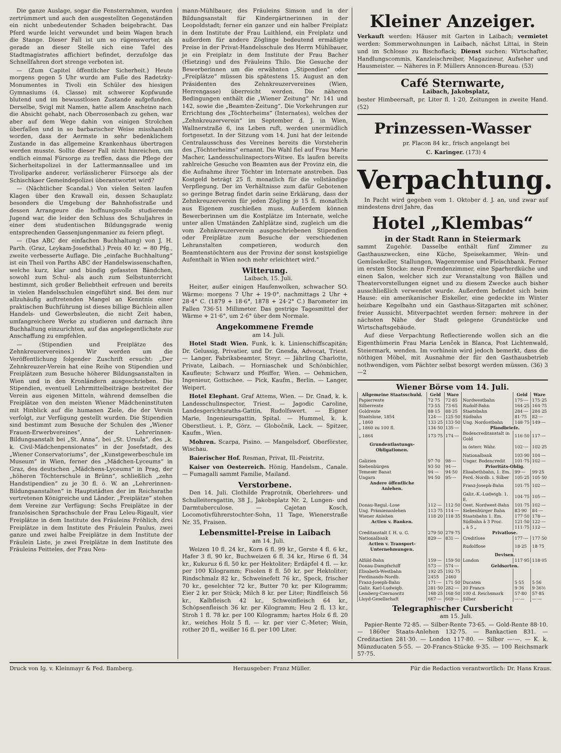Die ganze Auslage, sogar die Fensterrahmen, wurden zertrümmert und auch den ausgestellten Gegenständen ein nicht unbedeutender Schaden beigebracht. Das Pferd wurde leicht verwundet und beim Wagen brach die Stange. Dieser Fall ist um so rügenswerter, als gerade an dieser Stelle sich eine Tafel des Stadtmagistrates affichiert befindet, derzufolge das Schnellfahren dort strenge verboten ist.
— (Zum Capitel öffentlicher Sicherheit.) Heute morgens gegen 5 Uhr wurde am Fuße des Radetzky-Monumentes in Tivoli ein Schüler des hiesigen Gymnasiums (4. Classe) mit schwerer Kopfwunde blutend und im bewusstlosen Zustande aufgefunden. Derselbe, Svigl mit Namen, hatte allem Anscheine nach die Absicht gehabt, nach Oberrosenbach zu gehen, war aber auf dem Wege dahin von einigen Strolchen überfallen und in so barbarischer Weise misshandelt worden, dass der Aermste in sehr bedenklichem Zustande in das allgemeine Krankenhaus übertragen werden musste. Sollte dieser Fall nicht hinreichen, um endlich einmal Fürsorge zu treffen, dass die Pflege der Sicherheitspolizei in der Lattermannsallee und im Tivoliparke anderer, verlässlicherer Fürsorge als der Schischkaer Gemeindepolizei überantwortet wird?
— (Nächtlicher Scandal.) Von vielen Seiten laufen Klagen über den Krawall ein, dessen Schauplatz besonders die Umgebung der Bahnhofsstraße und dessen Arrangeure die hoffnungsvolle studierende Jugend war, die leider den Schluss des Schuljahres in einer dem studentischen Bildungsgrade wenig entsprechenden Gassenjungenmanier zu feiern pflegt.
— (Das ABC der einfachen Buchhaltung) von J. H. Parth. (Graz, Leykam-Josefsthal.) Preis 40 kr. = 80 Pfg., zweite verbesserte Auflage. Die „einfache Buchhaltung“ ist ein Theil von Parths ABC der Handelswissenschaften, welche kurz, klar und bündig gefassten Bändchen, sowohl zum Schul- als auch zum Selbstunterricht bestimmt, sich großer Beliebtheit erfreuen und bereits in vielen Handelsschulen eingeführt sind. Bei dem nur allzuhäufig auftretenden Mangel an Kenntnis einer praktischen Buchführung ist dieses billige Büchlein allen Handels- und Gewerbsleuten, die nicht Zeit haben, umfangreichere Werke zu studieren und darnach ihre Buchhaltung einzurichten, auf das angelegentlichste zur Anschaffung zu empfehlen.
— (Stipendien und Freiplätze des Zehnkreuzervereines.) Wir werden um die Veröffentlichung folgender Zuschrift ersucht: „Der Zehnkreuzer-Verein hat eine Reihe von Stipendien und Freiplätzen zum Besuche höherer Bildungsanstalten in Wien und in den Kronländern ausgeschrieben. Die Stipendien, eventuell Lehrmittelbeiträge bestreitet der Verein aus eigenen Mitteln, während demselben die Freiplätze von den meisten Wiener Mädcheninstituten mit Hinblick auf die humanen Ziele, die der Verein verfolgt, zur Verfügung gestellt wurden. Die Stipendien sind bestimmt zum Besuche der Schulen des „Wiener Frauen-Erwerbvereines“, der Lehrerinnen-Bildungsanstalt bei „St. Anna“, bei „St. Ursula“, des „k. k. Civil-Mädchenpensionates“ in der Josefstadt, des „Wiener Conservatoriums“, der „Kunstgewerbeschule im Museum“ in Wien, ferner des „Mädchen-Lyceums“ in Graz, des deutschen „Mädchens-Lyceums“ in Prag, der „höheren Töchterschule in Brünn“, schließlich „zehn Handstipendien“ zu je 30 fl. ö. W. an „Lehrerinnen-Bildungsanstalten“ in Hauptstädten der im Reichsrathe vertretenen Königreiche und Länder. „Freiplätze“ stehen dem Vereine zur Verfügung: Sechs Freiplätze in der französischen Sprachschule der Frau Leleu-Rigault, vier Freiplätze in dem Institute des Fräuleins Fröhlich, drei Freiplätze in dem Institute des Fräulein Paulus, zwei ganze und zwei halbe Freiplätze in dem Institute der Fräulein Liste, je zwei Freiplätze in dem Institute des Fräuleins Feitteles, der Frau Neu-
mann-Mühlbauer, des Fräuleins Simson und in der Bildungsanstalt für Kindergärtnerinnen in der Leopoldstadt; ferner ein ganzer und ein halber Freiplatz in dem Institute der Frau Luithlend, ein Freiplatz und außerdem für andere Zöglinge bedeutend ermäßigte Preise in der Privat-Handelsschule des Herrn Mühlbauer, je ein Freiplatz in dem Institute der Frau Bacher (Hietzing) und des Fräuleins Thilo. Die Gesuche der Bewerberinnen um die erwähnten „Stipendien“ oder „Freiplätze“ müssen bis spätestens 15. August an den Präsidenten des Zehnkreuzervereines (Wien, Herrengasse) überreicht werden. Die näheren Bedingungen enthält die „Wiener Zeitung“ Nr. 141 und 142, sowie die „Beamten-Zeitung“. Die Vorkehrungen zur Errichtung des „Töchterheims“ (Internates), welches der „Zehnkreuzerverein“ im September d. J. in Wien, Wallnerstraße 6, ins Leben ruft, werden unermüdlich fortgesetzt. In der Sitzung vom 14. Juni hat der leitende Centralausschuss des Vereines bereits die Vorsteherin des „Töchterheims“ ernannt. Die Wahl fiel auf Frau Marie Macher, Landesschulinspectors-Witwe. Es laufen bereits zahlreiche Gesuche von Beamten aus der Provinz ein, die die Aufnahme ihrer Töchter im Internate anstreben. Das Kostgeld beträgt 25 fl. monatlich für die vollständige Verpflegung. Der im Verhältnisse zum dafür Gebotenen so geringe Betrag findet darin seine Erklärung, dass der Zehnkreuzerverein für jeden Zögling je 15 fl. monatlich aus Eigenem zuschießen muss. Außerdem können Bewerberinnen um die Kostplätze im Internate, welche unter allen Umständen Zahlplätze sind, zugleich um die vom Zehnkreuzerverein ausgeschriebenen Stipendien oder Freiplätze zum Besuche der verschiedenen Lehranstalten competieren, wodurch den Beamtenstöchtern aus der Provinz der sonst kostspielige Aufenthalt in Wien noch mehr erleichtert wird.“
Witterung.
Laibach, 15. Juli.
Heiter, außer einigen Haufenwolken, schwacher SO. Wärme: morgens 7 Uhr + 19·0°, nachmittags 2 Uhr + 28·4° C. (1879 + 18·6°, 1878 + 24·2° C.) Barometer im Fallen 736·51 Millimeter. Das gestrige Tagesmittel der Wärme + 21·6°, um 2·6° über dem Normale.
Angekommene Fremde
am 14. Juli.
Hotel Stadt Wien. Funk, k. k. Linienschiffscapitän; Dr. Gelussig, Privatier, und Dr. Gnesda, Advocat, Triest. — Langer, Fabriksbeamter, Steyr. — Jährling Charlotte, Private, Laibach. — Horniaschek und Schönbichler, Kaufleute; Schwarz und Pfeiffer, Wien. — Oehmichen, Ingenieur, Gottschee. — Pick, Kaufm., Berlin. — Langer, Weipert.
Hotel Elephant. Graf Attems, Wien. — Dr. Gnad, k. k. Landesschulinspector, Triest. — Jagodic Caroline, Landesgerichtsraths-Gattin, Rudolfswert. — Eigner Marie, Ingenieursgattin, Spital. — Hummel, k. k. Oberstlieut. i. P., Görz. — Globočnik, Lack. — Spitzer, Kaufm., Wien.
Mohren. Scarpa, Pisino. — Mangelsdorf, Oberförster, Wischau.
Baierischer Hof. Resman, Privat, Ill.-Feistritz.
Kaiser von Oesterreich. Hönig, Handelsm., Canale. — Fumagalli sammt Familie, Mailand.
Verstorbene.
Den 14. Juli. Clothilde Praprotnik, Oberlehrers- und Schulleitersgattin, 38 J., Jakobsplatz Nr. 2, Lungen- und Darmtuberculose. — Cajetan Kosch, Locomotivführerstochter-Sohn, 11 Tage, Wienerstraße Nr. 35, Fraisen.
Lebensmittel-Preise in Laibach
am 14. Juli.
Weizen 10 fl. 24 kr., Korn 6 fl. 99 kr., Gerste 4 fl. 6 kr., Hafer 3 fl. 90 kr., Buchweizen 6 fl. 34 kr., Hirse 6 fl. 34 kr., Kukuruz 6 fl. 50 kr. per Hektoliter; Erdäpfel 4 fl. — kr. per 100 Kilogramm; Fisolen 8 fl. 50 kr. per Hektoliter; Rindschmalz 82 kr., Schweinefett 76 kr., Speck, frischer 70 kr., geselchter 72 kr., Butter 70 kr. per Kilogramm; Eier 2 kr. per Stück; Milch 8 kr. per Liter; Rindfleisch 56 kr., Kalbfleisch 42 kr., Schweinfleisch 64 kr., Schöpsenfleisch 36 kr. per Kilogramm; Heu 2 fl. 13 kr., Stroh 1 fl. 78 kr. per 100 Kilogramm; hartes Holz 6 fl. 20 kr., weiches Holz 5 fl. — kr. per vier C.-Meter; Wein, rother 20 fl., weißer 16 fl. per 100 Liter.
Kleiner Anzeiger.
Verkauft werden: Häuser mit Garten in Laibach; vermietet werden: Sommerwohnungen in Laibach, nächst Littai, in Stein und im Schlosse zu Bischoflack; Dienst suchen: Wirtschafter, Handlungscommis, Kanzleischreiber, Magazineur, Aufseher und Hausmeister. — Näheres in F. Müllers Annoncen-Bureau. (53)
Café Sternwarte,
Laibach, Jakobsplatz,
bester Himbeersaft, pr. Liter fl. 1·20, Zeitungen in zweite Hand. (52)
Prinzessen-Wasser
pr. Flacon 84 kr., frisch angelangt bei
C. Karinger. (173) 4
Verpachtung.
In Pacht wird gegeben vom 1. Oktober d. J. an, und zwar auf mindestens drei Jahre, das
Hotel „Klembas“
in der Stadt Rann in Steiermark
sammt Zugehör. Dasselbe enthält fünf Zimmer zu Gasthauszwecken, eine Küche, Speisekammer, Wein- und Gemüsekeller, Stallungen, Wagenremise und Fleischbank. Ferner im ersten Stocke: neun Fremdenzimmer, eine Sparherdküche und einen Salon, welcher sich zur Veranstaltung von Bällen und Theatervorstellungen eignet und zu diesem Zwecke auch bisher ausschließlich verwendet wurde. Außerdem befindet sich beim Hause: ein amerikanischer Eiskeller, eine gedeckte im Winter heizbare Kegelbahn und ein Gasthaus-Sitzgarten mit schöner, freier Aussicht. Mitverpachtet werden ferner: mehrere in der nächsten Nähe der Stadt gelegene Grundstücke und Wirtschaftsgebäude.
Auf diese Verpachtung Reflectierende wollen sich an die Eigenthümerin Frau Maria Lenček in Blanca, Post Lichtenwald, Steiermark, wenden. Im vorhinein wird jedoch bemerkt, dass die nöthigen Möbel, mit Ausnahme der für den Gasthausbetrieb nothwendigen, vom Pächter selbst besorgt werden müssen. (36) 3—2
Wiener Börse vom 14. Juli.
| Allgemeine Staatsschuld. | Geld | Ware | | Geld | Ware |
| --- | --- | --- | --- | --- | --- |
| Papierrente | 72·75 | 72·85 | Nordwestbahn | 175·— | 175·25 |
| Silberrente | 73·55 | 73·65 | Rudolf-Bahn | 164·25 | 164·75 |
| Goldrente | 88·15 | 88·25 | Staatsbahn | 284·— | 284·25 |
| Staatslose, 1854 | 124·— | 125·50 | Südbahn | 81·75 | 82·— |
| „ 1860 | 133·25 | 133·50 | Ung. Nordostbahn | 148·75 | 149·— |
| „ 1860 zu 100 fl. | 134·50 | 135·— | Pfandbriefe. | | |
| „ 1864 | 173·75 | 174·— | Bodencreditanstalt in Gold | 116·50 | 117·— |
| Grundentlastungs-Obligationen. | | | in österr. Währ. | 102·— | 102·25 |
| | | | Nationalbank | 103·90 | 104·— |
| Galizien | 97·70 | 98·— | Ungar. Bodencredit | 101·75 | 102·— |
| Siebenbürgen | 93·50 | 94·— | Prioritäts-Oblig. | | |
| Temeser Banat | 94·— | 94·50 | Elisabethbahn, 1. Em. | 99·— | 99·25 |
| Ungarn | 94·50 | 95·— | Ferd.-Nordb. i. Silber | 105·25 | 105·50 |
| Andere öffentliche Anlehen. | | | Franz-Joseph-Bahn | 101·75 | 102·— |
| | | | Galiz.-K.-Ludwigb. 1. E. | 104·75 | 105·— |
| Donau-Regul.-Lose | 112·— | 112·50 | Oest. Nordwest-Bahn | 101·75 | 102·— |
| Ung. Prämienanlehen | 113·75 | 114·— | Siebenbürger Bahn | 83·90 | 84·— |
| Wiener Anlehen | 118·20 | 118·35 | Staatsbahn 1. Em. | 177·50 | 178·— |
| Actien v. Banken. | | | Südbahn à 3 Proc. | 121·50 | 122·— |
| | | | „ à 5 „ | 111·75 | 112·— |
| Creditanstalt f. H. u. G. | 279·50 | 279·75 | Privatlose. | | |
| Nationalbank | 829·— | 831·— | Creditlose | 177·— | 177·50 |
| Actien v. Transport-Unternehmungen. | | | Rudolflose | 18·25 | 18·75 |
| | | | Devisen. | | |
| Alföld-Bahn | 159·— | 159·50 | London | 117·95 | 118·05 |
| Donau-Dampfschiff | 573·— | 574·— | Geldsorten. | | |
| Elisabeth-Westbahn | 192·25 | 192·75 | | | |
| Ferdinands-Nordb. | 2455 | 2460 | | | |
| Franz-Joseph-Bahn | 171·— | 171·50 | Ducaten | 5·55 | 5·56 |
| Galiz. Karl-Ludwigb. | 281·50 | 282·— | 20 Francs | 9·36 | 9·36½ |
| Lemberg-Czernowitz | 168·25 | 168·50 | 100 d. Reichsmark | 57·80 | 57·85 |
| Lloyd-Gesellschaft | 667·— | 669·— | Silber | —·— | —·— |
Telegraphischer Cursbericht
am 15. Juli.
Papier-Rente 72·85. — Silber-Rente 73·65. — Gold-Rente 88·10. — 1860er Staats-Anlehen 132·75. — Bankactien 831. — Creditactien 281·30. — London 117·80. — Silber —·—. — K. k. Münzducaten 5·55. — 20-Francs-Stücke 9·35. — 100 Reichsmark 57·75.
Druck von Ig. v. Kleinmayr & Fed. Bamberg. Herausgeber: Franz Müller. Für die Redaction verantwortlich: Dr. Hans Kraus.